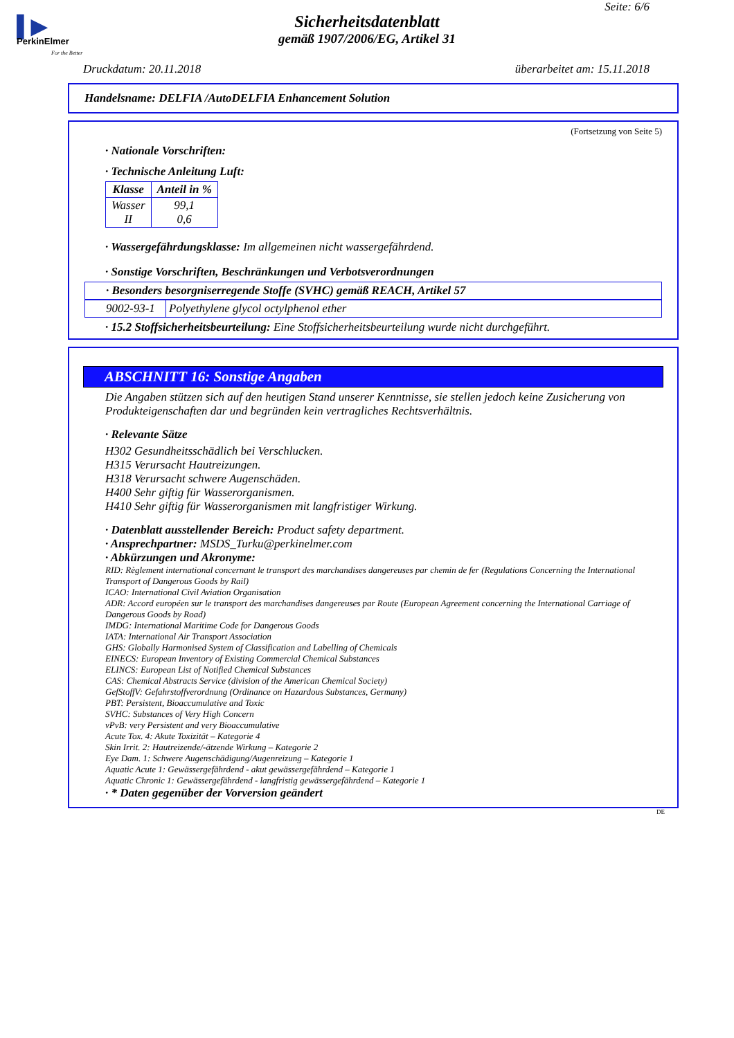▌▶
PerkinElmer
For the Better
Seite: 6/6
Sicherheitsdatenblatt
gemäß 1907/2006/EG, Artikel 31
Druckdatum: 20.11.2018 überarbeitet am: 15.11.2018
Handelsname: DELFIA /AutoDELFIA Enhancement Solution
(Fortsetzung von Seite 5)
· Nationale Vorschriften:
· Technische Anleitung Luft:
| Klasse | Anteil in % |
| --- | --- |
| Wasser II | 99,1 0,6 |
· Wassergefährdungsklasse: Im allgemeinen nicht wassergefährdend.
· Sonstige Vorschriften, Beschränkungen und Verbotsverordnungen
· Besonders besorgniserregende Stoffe (SVHC) gemäß REACH, Artikel 57
| 9002-93-1 | Polyethylene glycol octylphenol ether |
· 15.2 Stoffsicherheitsbeurteilung: Eine Stoffsicherheitsbeurteilung wurde nicht durchgeführt.
ABSCHNITT 16: Sonstige Angaben
Die Angaben stützen sich auf den heutigen Stand unserer Kenntnisse, sie stellen jedoch keine Zusicherung von Produkteigenschaften dar und begründen kein vertragliches Rechtsverhältnis.
· Relevante Sätze
H302 Gesundheitsschädlich bei Verschlucken.
H315 Verursacht Hautreizungen.
H318 Verursacht schwere Augenschäden.
H400 Sehr giftig für Wasserorganismen.
H410 Sehr giftig für Wasserorganismen mit langfristiger Wirkung.
· Datenblatt ausstellender Bereich: Product safety department.
· Ansprechpartner: MSDS_Turku@perkinelmer.com
· Abkürzungen und Akronyme:
RID: Règlement international concernant le transport des marchandises dangereuses par chemin de fer (Regulations Concerning the International Transport of Dangerous Goods by Rail)
ICAO: International Civil Aviation Organisation
ADR: Accord européen sur le transport des marchandises dangereuses par Route (European Agreement concerning the International Carriage of Dangerous Goods by Road)
IMDG: International Maritime Code for Dangerous Goods
IATA: International Air Transport Association
GHS: Globally Harmonised System of Classification and Labelling of Chemicals
EINECS: European Inventory of Existing Commercial Chemical Substances
ELINCS: European List of Notified Chemical Substances
CAS: Chemical Abstracts Service (division of the American Chemical Society)
GefStoffV: Gefahrstoffverordnung (Ordinance on Hazardous Substances, Germany)
PBT: Persistent, Bioaccumulative and Toxic
SVHC: Substances of Very High Concern
vPvB: very Persistent and very Bioaccumulative
Acute Tox. 4: Akute Toxizität – Kategorie 4
Skin Irrit. 2: Hautreizende/-ätzende Wirkung – Kategorie 2
Eye Dam. 1: Schwere Augenschädigung/Augenreizung – Kategorie 1
Aquatic Acute 1: Gewässergefährdend - akut gewässergefährdend – Kategorie 1
Aquatic Chronic 1: Gewässergefährdend - langfristig gewässergefährdend – Kategorie 1
· * Daten gegenüber der Vorversion geändert
DE